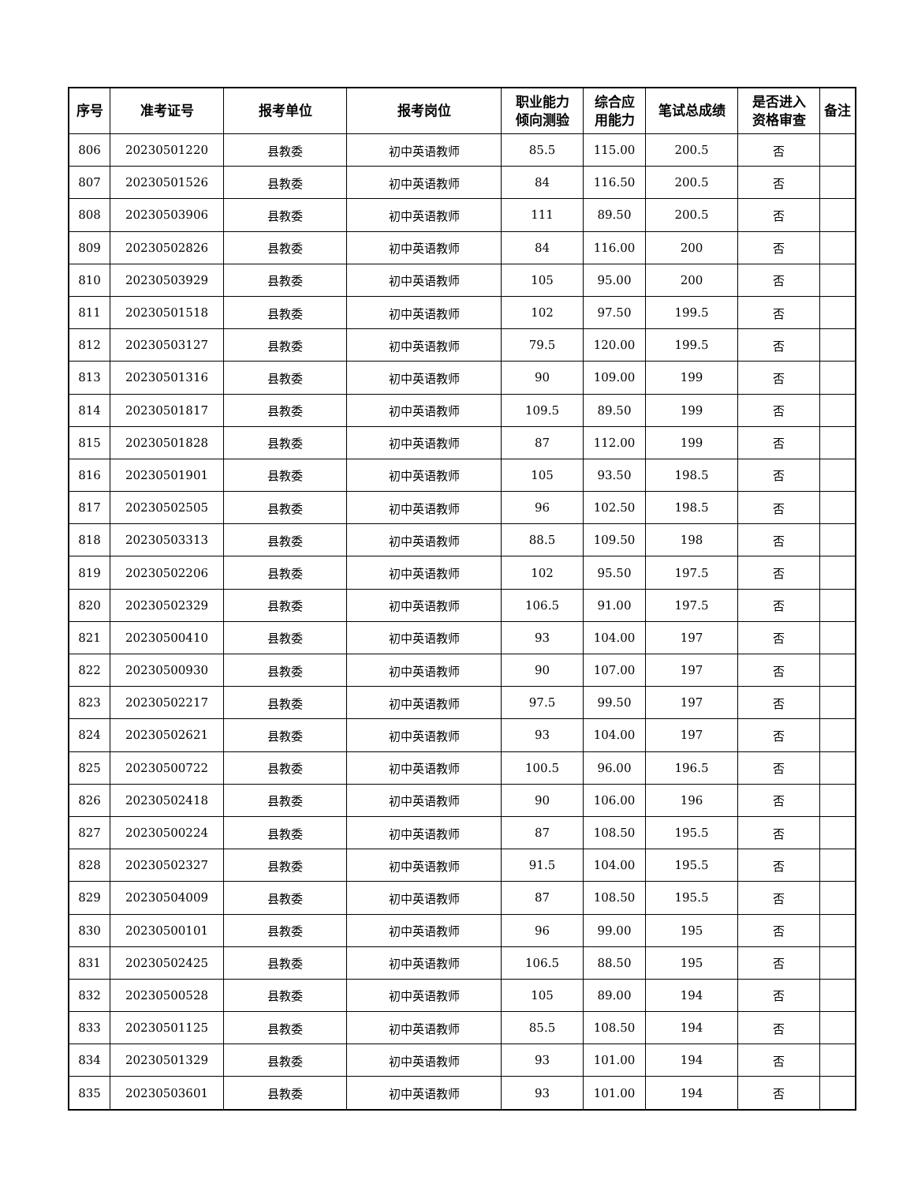| 序号 | 准考证号 | 报考单位 | 报考岗位 | 职业能力 倾向测验 | 综合应 用能力 | 笔试总成绩 | 是否进入 资格审查 | 备注 |
| --- | --- | --- | --- | --- | --- | --- | --- | --- |
| 806 | 20230501220 | 县教委 | 初中英语教师 | 85.5 | 115.00 | 200.5 | 否 | |
| 807 | 20230501526 | 县教委 | 初中英语教师 | 84 | 116.50 | 200.5 | 否 | |
| 808 | 20230503906 | 县教委 | 初中英语教师 | 111 | 89.50 | 200.5 | 否 | |
| 809 | 20230502826 | 县教委 | 初中英语教师 | 84 | 116.00 | 200 | 否 | |
| 810 | 20230503929 | 县教委 | 初中英语教师 | 105 | 95.00 | 200 | 否 | |
| 811 | 20230501518 | 县教委 | 初中英语教师 | 102 | 97.50 | 199.5 | 否 | |
| 812 | 20230503127 | 县教委 | 初中英语教师 | 79.5 | 120.00 | 199.5 | 否 | |
| 813 | 20230501316 | 县教委 | 初中英语教师 | 90 | 109.00 | 199 | 否 | |
| 814 | 20230501817 | 县教委 | 初中英语教师 | 109.5 | 89.50 | 199 | 否 | |
| 815 | 20230501828 | 县教委 | 初中英语教师 | 87 | 112.00 | 199 | 否 | |
| 816 | 20230501901 | 县教委 | 初中英语教师 | 105 | 93.50 | 198.5 | 否 | |
| 817 | 20230502505 | 县教委 | 初中英语教师 | 96 | 102.50 | 198.5 | 否 | |
| 818 | 20230503313 | 县教委 | 初中英语教师 | 88.5 | 109.50 | 198 | 否 | |
| 819 | 20230502206 | 县教委 | 初中英语教师 | 102 | 95.50 | 197.5 | 否 | |
| 820 | 20230502329 | 县教委 | 初中英语教师 | 106.5 | 91.00 | 197.5 | 否 | |
| 821 | 20230500410 | 县教委 | 初中英语教师 | 93 | 104.00 | 197 | 否 | |
| 822 | 20230500930 | 县教委 | 初中英语教师 | 90 | 107.00 | 197 | 否 | |
| 823 | 20230502217 | 县教委 | 初中英语教师 | 97.5 | 99.50 | 197 | 否 | |
| 824 | 20230502621 | 县教委 | 初中英语教师 | 93 | 104.00 | 197 | 否 | |
| 825 | 20230500722 | 县教委 | 初中英语教师 | 100.5 | 96.00 | 196.5 | 否 | |
| 826 | 20230502418 | 县教委 | 初中英语教师 | 90 | 106.00 | 196 | 否 | |
| 827 | 20230500224 | 县教委 | 初中英语教师 | 87 | 108.50 | 195.5 | 否 | |
| 828 | 20230502327 | 县教委 | 初中英语教师 | 91.5 | 104.00 | 195.5 | 否 | |
| 829 | 20230504009 | 县教委 | 初中英语教师 | 87 | 108.50 | 195.5 | 否 | |
| 830 | 20230500101 | 县教委 | 初中英语教师 | 96 | 99.00 | 195 | 否 | |
| 831 | 20230502425 | 县教委 | 初中英语教师 | 106.5 | 88.50 | 195 | 否 | |
| 832 | 20230500528 | 县教委 | 初中英语教师 | 105 | 89.00 | 194 | 否 | |
| 833 | 20230501125 | 县教委 | 初中英语教师 | 85.5 | 108.50 | 194 | 否 | |
| 834 | 20230501329 | 县教委 | 初中英语教师 | 93 | 101.00 | 194 | 否 | |
| 835 | 20230503601 | 县教委 | 初中英语教师 | 93 | 101.00 | 194 | 否 | |